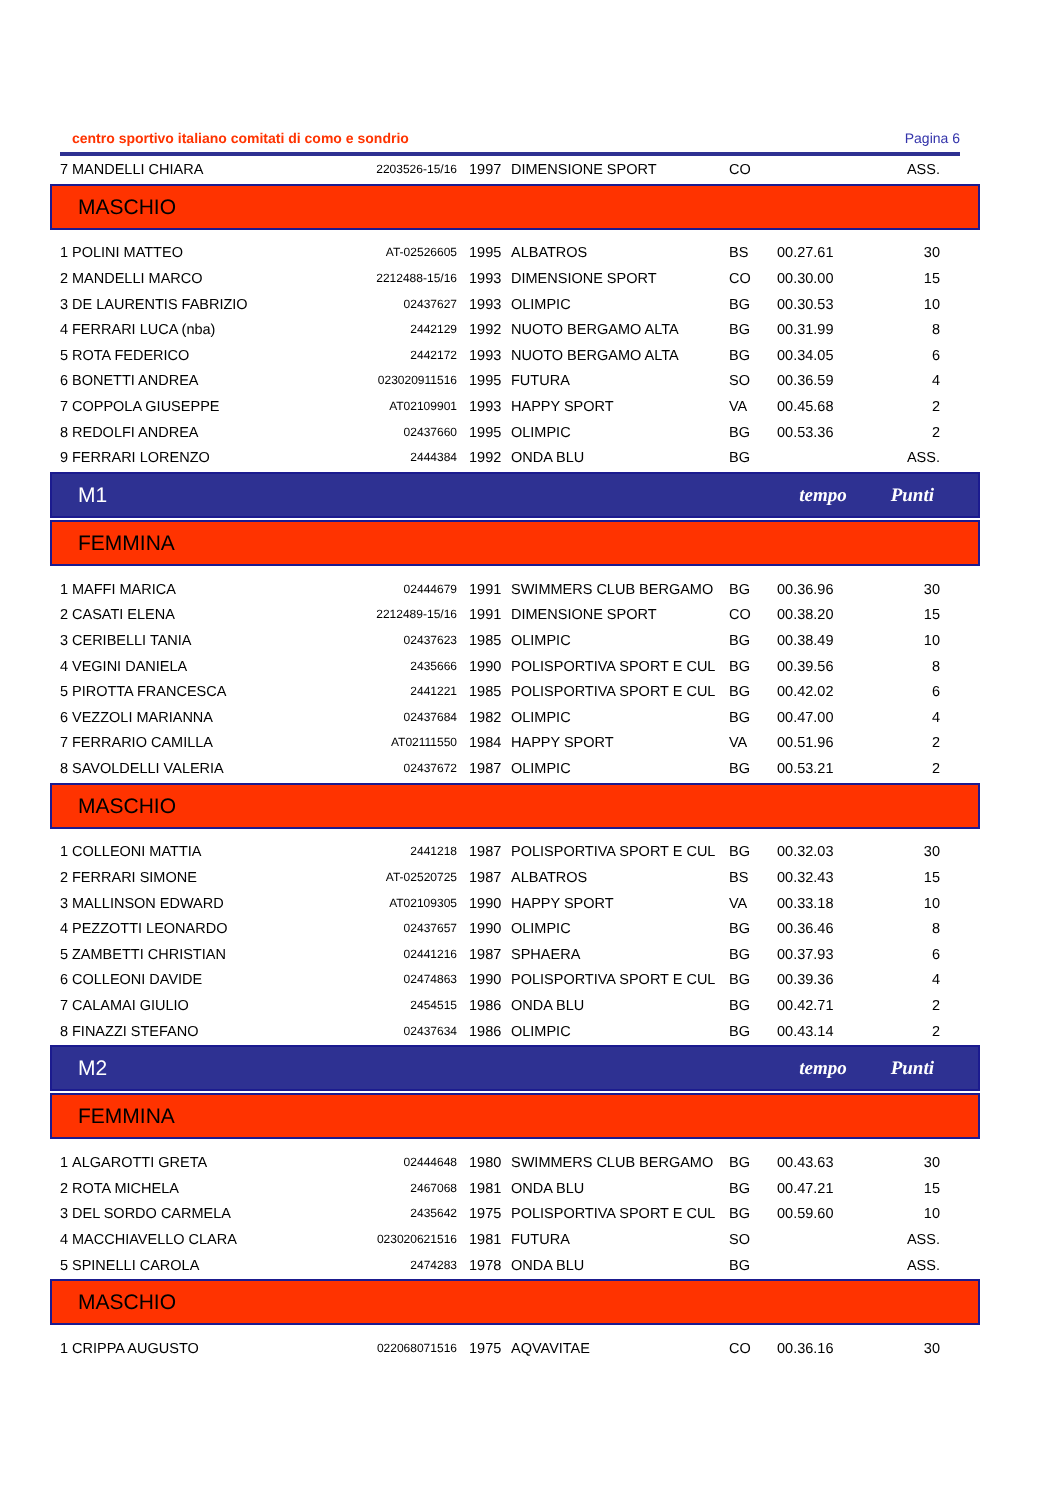centro sportivo italiano comitati di como e sondrio Pagina 6
| 7 | MANDELLI CHIARA | 2203526-15/16 | 1997 | DIMENSIONE SPORT | CO | | ASS. |
MASCHIO
| 1 | POLINI MATTEO | AT-02526605 | 1995 | ALBATROS | BS | 00.27.61 | 30 |
| 2 | MANDELLI MARCO | 2212488-15/16 | 1993 | DIMENSIONE SPORT | CO | 00.30.00 | 15 |
| 3 | DE LAURENTIS FABRIZIO | 02437627 | 1993 | OLIMPIC | BG | 00.30.53 | 10 |
| 4 | FERRARI LUCA (nba) | 2442129 | 1992 | NUOTO BERGAMO ALTA | BG | 00.31.99 | 8 |
| 5 | ROTA FEDERICO | 2442172 | 1993 | NUOTO BERGAMO ALTA | BG | 00.34.05 | 6 |
| 6 | BONETTI ANDREA | 023020911516 | 1995 | FUTURA | SO | 00.36.59 | 4 |
| 7 | COPPOLA GIUSEPPE | AT02109901 | 1993 | HAPPY SPORT | VA | 00.45.68 | 2 |
| 8 | REDOLFI ANDREA | 02437660 | 1995 | OLIMPIC | BG | 00.53.36 | 2 |
| 9 | FERRARI LORENZO | 2444384 | 1992 | ONDA BLU | BG | | ASS. |
M1 tempo Punti
FEMMINA
| 1 | MAFFI MARICA | 02444679 | 1991 | SWIMMERS CLUB BERGAMO | BG | 00.36.96 | 30 |
| 2 | CASATI ELENA | 2212489-15/16 | 1991 | DIMENSIONE SPORT | CO | 00.38.20 | 15 |
| 3 | CERIBELLI TANIA | 02437623 | 1985 | OLIMPIC | BG | 00.38.49 | 10 |
| 4 | VEGINI DANIELA | 2435666 | 1990 | POLISPORTIVA SPORT E CUL | BG | 00.39.56 | 8 |
| 5 | PIROTTA FRANCESCA | 2441221 | 1985 | POLISPORTIVA SPORT E CUL | BG | 00.42.02 | 6 |
| 6 | VEZZOLI MARIANNA | 02437684 | 1982 | OLIMPIC | BG | 00.47.00 | 4 |
| 7 | FERRARIO CAMILLA | AT02111550 | 1984 | HAPPY SPORT | VA | 00.51.96 | 2 |
| 8 | SAVOLDELLI VALERIA | 02437672 | 1987 | OLIMPIC | BG | 00.53.21 | 2 |
MASCHIO
| 1 | COLLEONI MATTIA | 2441218 | 1987 | POLISPORTIVA SPORT E CUL | BG | 00.32.03 | 30 |
| 2 | FERRARI SIMONE | AT-02520725 | 1987 | ALBATROS | BS | 00.32.43 | 15 |
| 3 | MALLINSON EDWARD | AT02109305 | 1990 | HAPPY SPORT | VA | 00.33.18 | 10 |
| 4 | PEZZOTTI LEONARDO | 02437657 | 1990 | OLIMPIC | BG | 00.36.46 | 8 |
| 5 | ZAMBETTI CHRISTIAN | 02441216 | 1987 | SPHAERA | BG | 00.37.93 | 6 |
| 6 | COLLEONI DAVIDE | 02474863 | 1990 | POLISPORTIVA SPORT E CUL | BG | 00.39.36 | 4 |
| 7 | CALAMAI GIULIO | 2454515 | 1986 | ONDA BLU | BG | 00.42.71 | 2 |
| 8 | FINAZZI STEFANO | 02437634 | 1986 | OLIMPIC | BG | 00.43.14 | 2 |
M2 tempo Punti
FEMMINA
| 1 | ALGAROTTI GRETA | 02444648 | 1980 | SWIMMERS CLUB BERGAMO | BG | 00.43.63 | 30 |
| 2 | ROTA MICHELA | 2467068 | 1981 | ONDA BLU | BG | 00.47.21 | 15 |
| 3 | DEL SORDO CARMELA | 2435642 | 1975 | POLISPORTIVA SPORT E CUL | BG | 00.59.60 | 10 |
| 4 | MACCHIAVELLO CLARA | 023020621516 | 1981 | FUTURA | SO | | ASS. |
| 5 | SPINELLI CAROLA | 2474283 | 1978 | ONDA BLU | BG | | ASS. |
MASCHIO
| 1 | CRIPPA AUGUSTO | 022068071516 | 1975 | AQVAVITAE | CO | 00.36.16 | 30 |